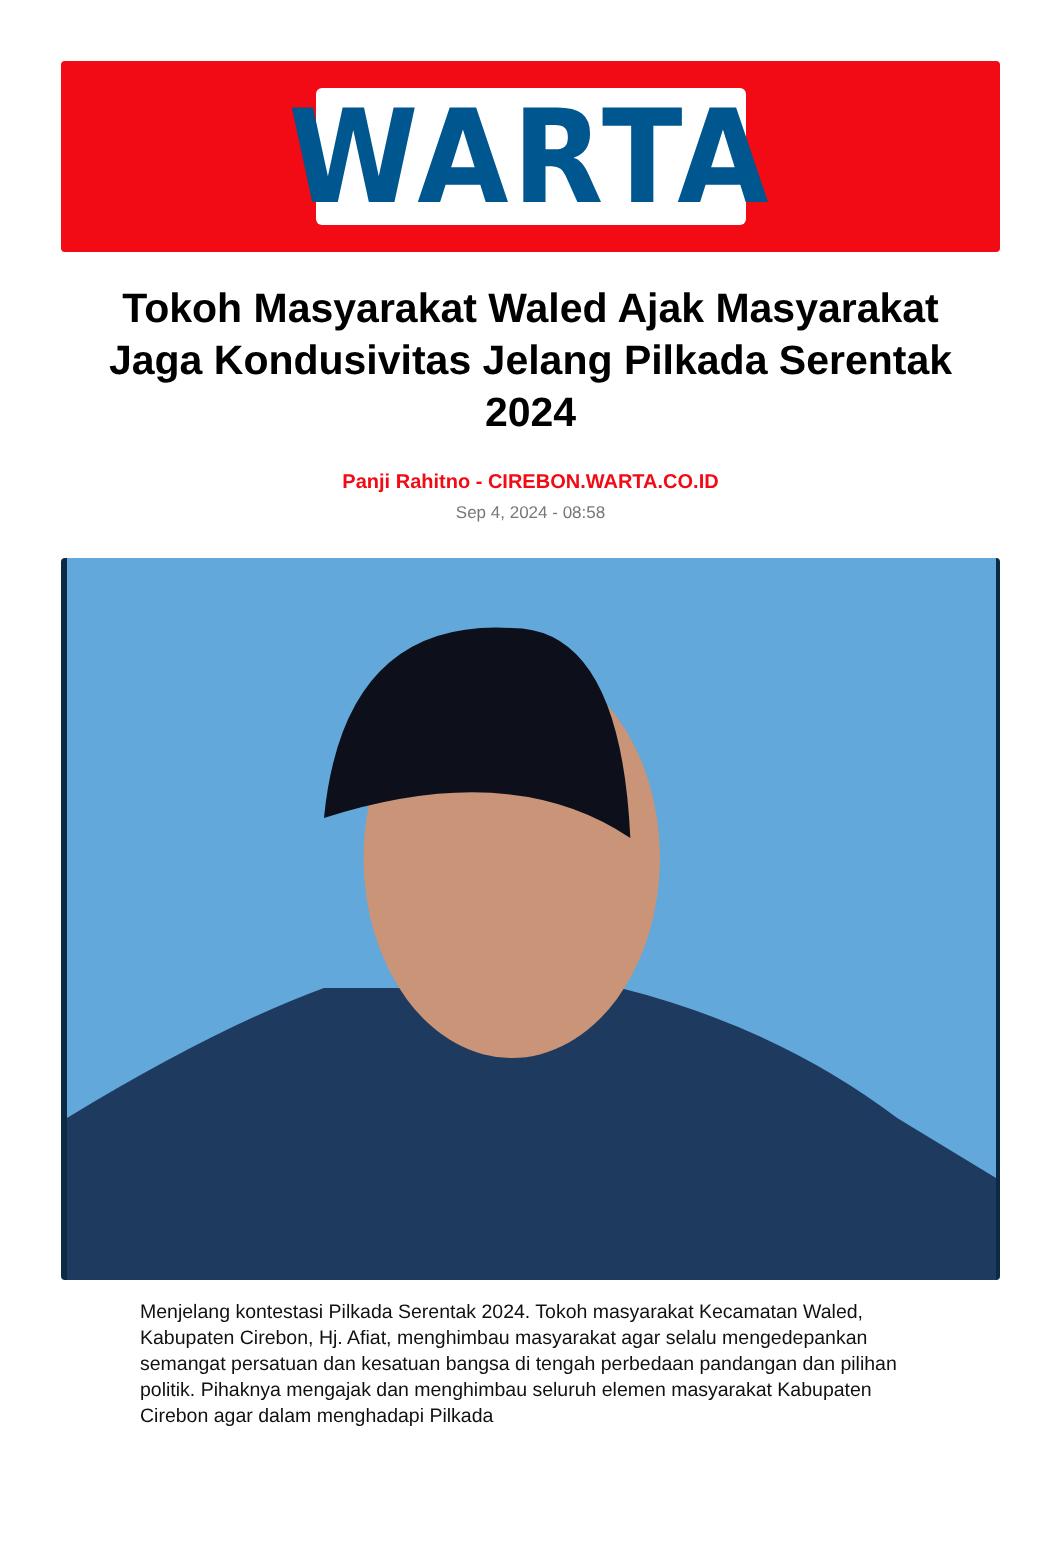WARTA
Tokoh Masyarakat Waled Ajak Masyarakat Jaga Kondusivitas Jelang Pilkada Serentak 2024
Panji Rahitno - CIREBON.WARTA.CO.ID
Sep 4, 2024 - 08:58
Menjelang kontestasi Pilkada Serentak 2024. Tokoh masyarakat Kecamatan Waled, Kabupaten Cirebon, Hj. Afiat, menghimbau masyarakat agar selalu mengedepankan semangat persatuan dan kesatuan bangsa di tengah perbedaan pandangan dan pilihan politik. Pihaknya mengajak dan menghimbau seluruh elemen masyarakat Kabupaten Cirebon agar dalam menghadapi Pilkada